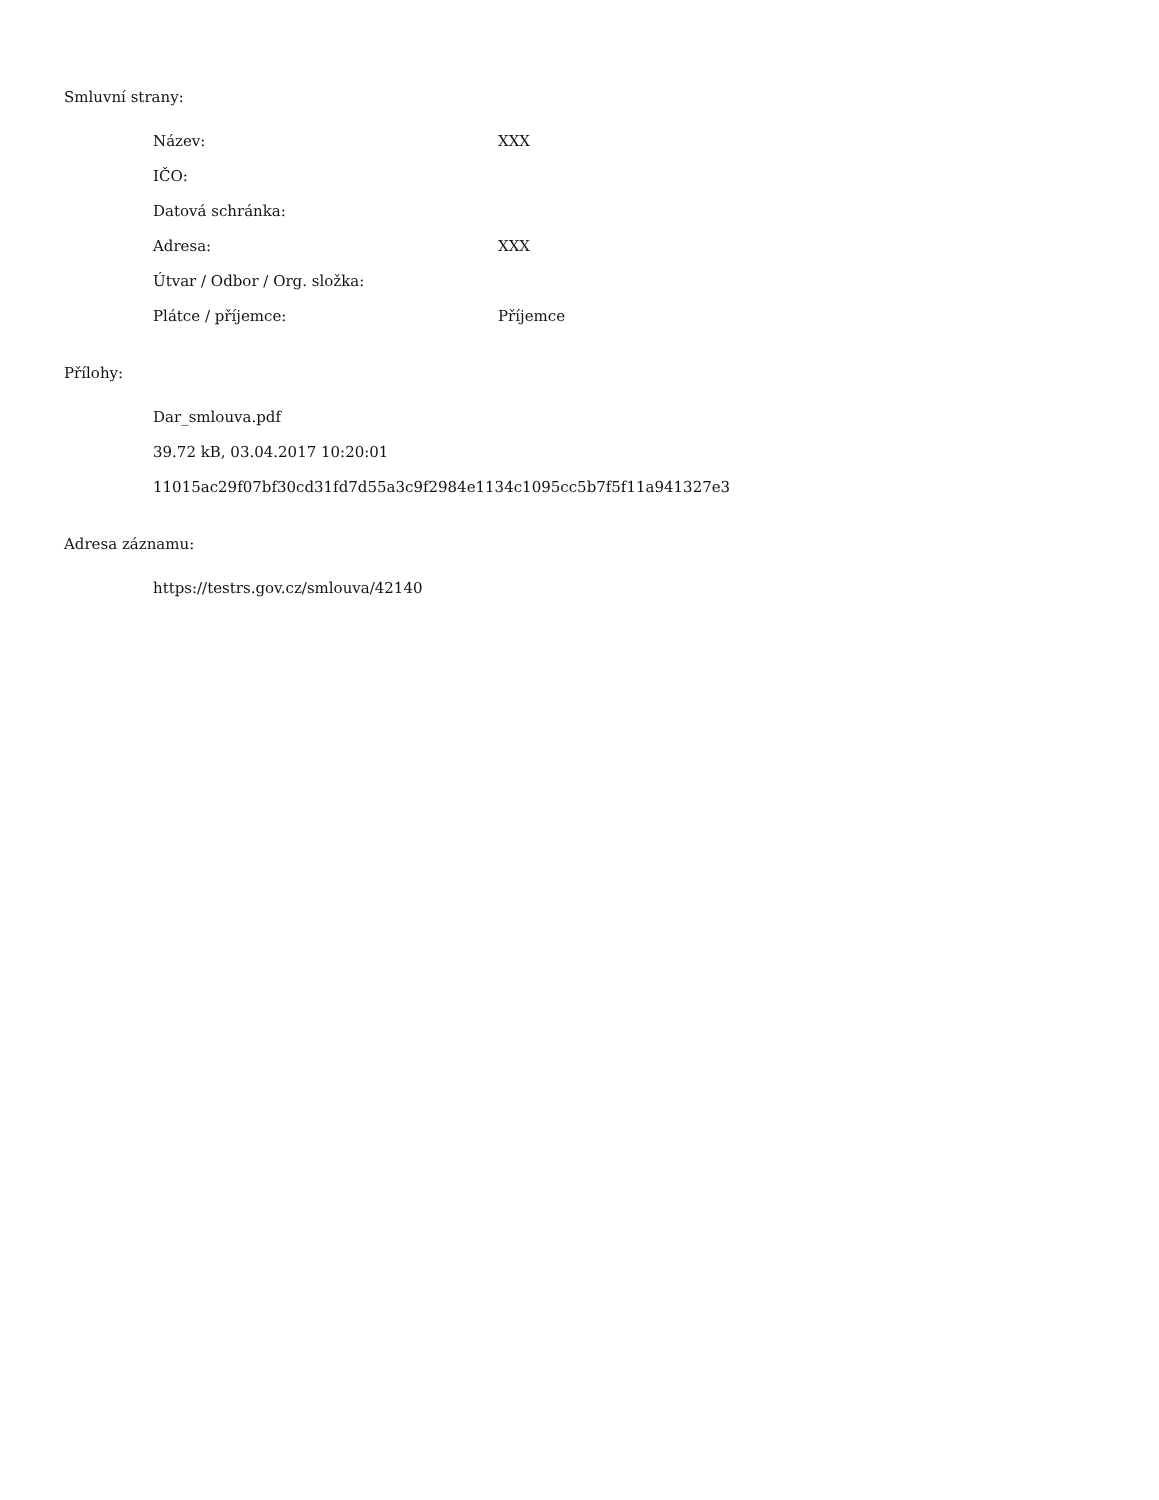Smluvní strany:
| Název: | XXX |
| IČO: | |
| Datová schránka: | |
| Adresa: | XXX |
| Útvar / Odbor / Org. složka: | |
| Plátce / příjemce: | Příjemce |
Přílohy:
Dar_smlouva.pdf
39.72 kB, 03.04.2017 10:20:01
11015ac29f07bf30cd31fd7d55a3c9f2984e1134c1095cc5b7f5f11a941327e3
Adresa záznamu:
https://testrs.gov.cz/smlouva/42140